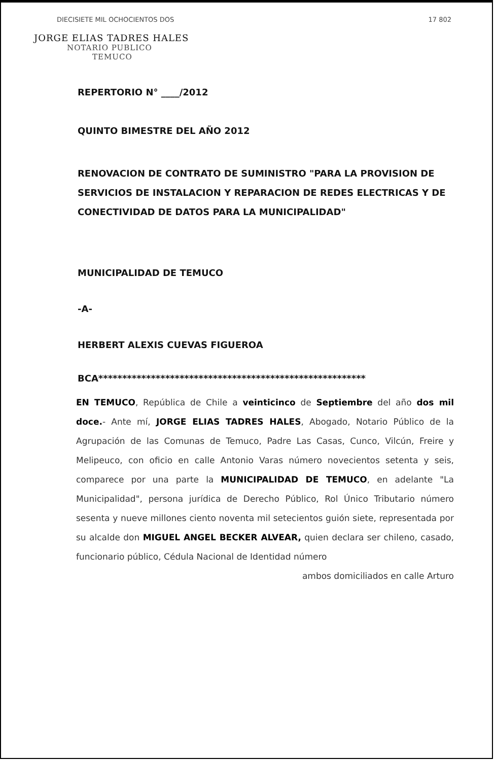DIECISIETE MIL OCHOCIENTOS DOS 17 802
JORGE ELIAS TADRES HALES
NOTARIO PUBLICO
TEMUCO
REPERTORIO N° ____/2012
QUINTO BIMESTRE DEL AÑO 2012
RENOVACION DE CONTRATO DE SUMINISTRO "PARA LA PROVISION DE SERVICIOS DE INSTALACION Y REPARACION DE REDES ELECTRICAS Y DE CONECTIVIDAD DE DATOS PARA LA MUNICIPALIDAD"
MUNICIPALIDAD DE TEMUCO
-A-
HERBERT ALEXIS CUEVAS FIGUEROA
BCA********************************************************
EN TEMUCO, República de Chile a veinticinco de Septiembre del año dos mil doce.- Ante mí, JORGE ELIAS TADRES HALES, Abogado, Notario Público de la Agrupación de las Comunas de Temuco, Padre Las Casas, Cunco, Vilcún, Freire y Melipeuco, con oficio en calle Antonio Varas número novecientos setenta y seis, comparece por una parte la MUNICIPALIDAD DE TEMUCO, en adelante "La Municipalidad", persona jurídica de Derecho Público, Rol Único Tributario número sesenta y nueve millones ciento noventa mil setecientos guión siete, representada por su alcalde don MIGUEL ANGEL BECKER ALVEAR, quien declara ser chileno, casado, funcionario público, Cédula Nacional de Identidad número
ambos domiciliados en calle Arturo